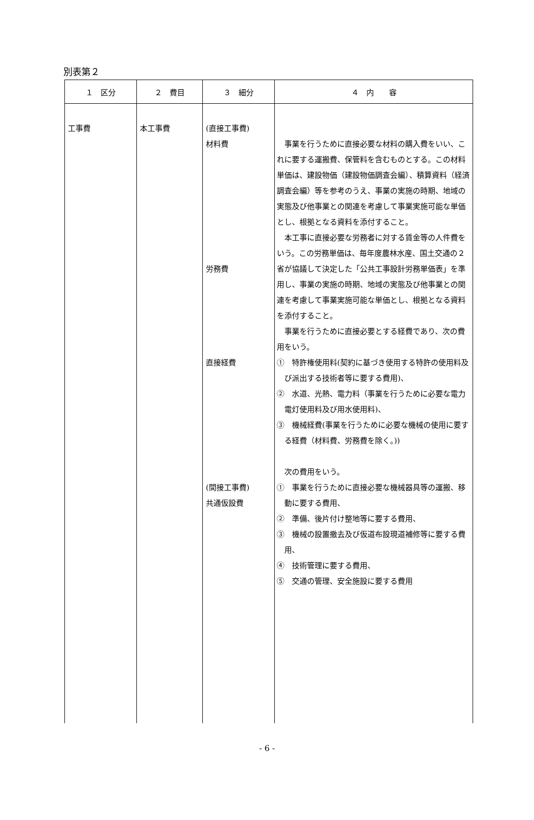別表第２
| １ 区分 | ２ 費目 | ３ 細分 | ４ 内 容 |
| --- | --- | --- | --- |
| 工事費 | 本工事費 | (直接工事費) 材料費 労務費 直接経費 (間接工事費) 共通仮設費 | 事業を行うために直接必要な材料の購入費をいい、これに要する運搬費、保管料を含むものとする。この材料単価は、建設物価（建設物価調査会編）、積算資料（経済調査会編）等を参考のうえ、事業の実施の時期、地域の実態及び他事業との関連を考慮して事業実施可能な単価とし、根拠となる資料を添付すること。 本工事に直接必要な労務者に対する賃金等の人件費をいう。この労務単価は、毎年度農林水産、国土交通の２省が協議して決定した「公共工事設計労務単価表」を準用し、事業の実施の時期、地域の実態及び他事業との関連を考慮して事業実施可能な単価とし、根拠となる資料を添付すること。 事業を行うために直接必要とする経費であり、次の費用をいう。 ① 特許権使用料(契約に基づき使用する特許の使用料及び派出する技術者等に要する費用)、 ② 水道、光熱、電力料（事業を行うために必要な電力電灯使用料及び用水使用料)、 ③ 機械経費(事業を行うために必要な機械の使用に要する経費（材料費、労務費を除く。)) 次の費用をいう。 ① 事業を行うために直接必要な機械器具等の運搬、移動に要する費用、 ② 準備、後片付け整地等に要する費用、 ③ 機械の設置撤去及び仮道布設現道補修等に要する費用、 ④ 技術管理に要する費用、 ⑤ 交通の管理、安全施設に要する費用 |
- 6 -